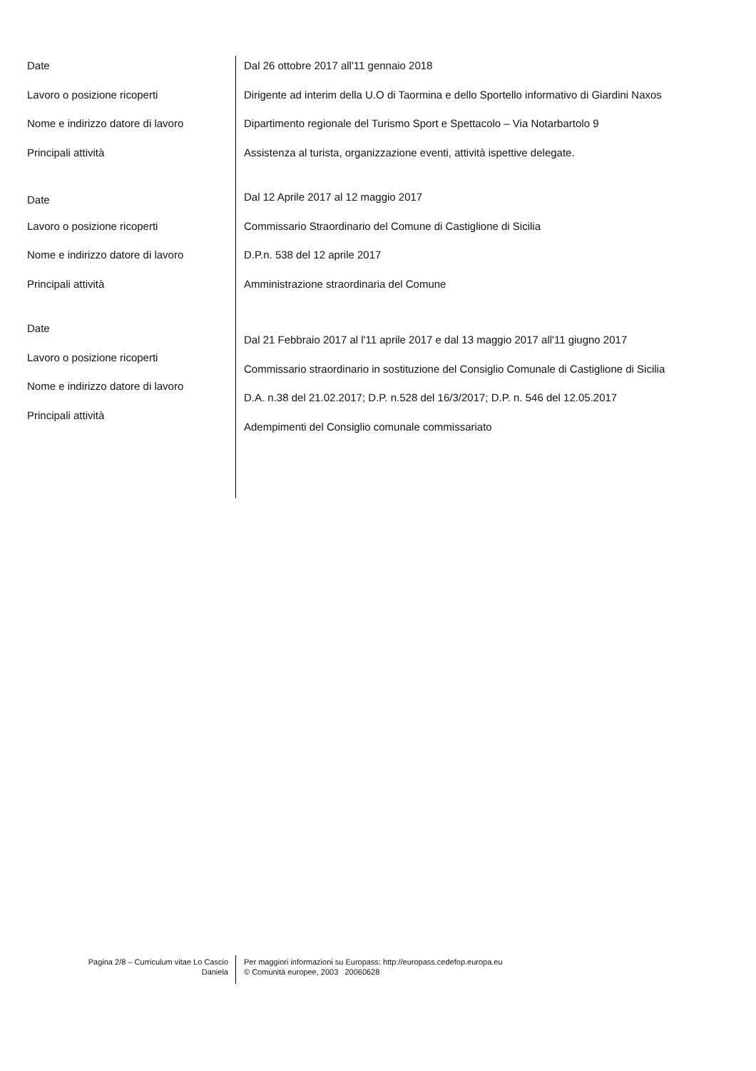Date
Lavoro o posizione ricoperti
Nome e indirizzo datore di lavoro
Principali attività
Dal 26 ottobre 2017 all'11 gennaio 2018
Dirigente ad interim della U.O di Taormina e dello Sportello informativo di Giardini Naxos
Dipartimento regionale del Turismo Sport e Spettacolo – Via Notarbartolo 9
Assistenza al turista, organizzazione eventi, attività ispettive delegate.
Date
Lavoro o posizione ricoperti
Nome e indirizzo datore di lavoro
Principali attività
Dal 12 Aprile 2017 al 12 maggio 2017
Commissario Straordinario del Comune di Castiglione di Sicilia
D.P.n. 538 del 12 aprile 2017
Amministrazione straordinaria del Comune
Date
Lavoro o posizione ricoperti
Nome e indirizzo datore di lavoro
Principali attività
Dal 21 Febbraio 2017 al l'11 aprile 2017 e dal 13 maggio 2017 all'11 giugno 2017
Commissario straordinario in sostituzione del Consiglio Comunale di Castiglione di Sicilia
D.A. n.38 del 21.02.2017; D.P. n.528 del 16/3/2017; D.P. n. 546 del 12.05.2017
Adempimenti del Consiglio comunale commissariato
Pagina 2/8 – Curriculum vitae Lo Cascio
Daniela
Per maggiori informazioni su Europass: http://europass.cedefop.europa.eu
© Comunità europee, 2003 20060628